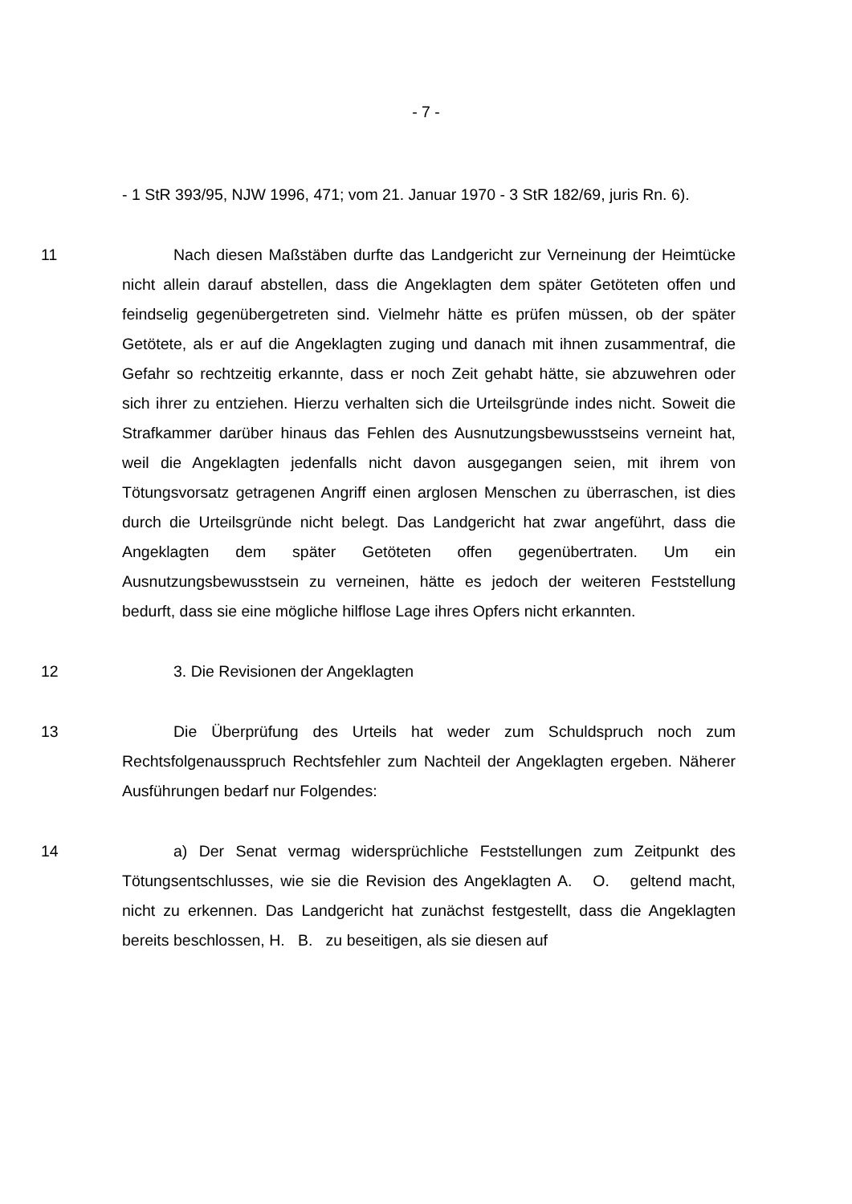- 7 -
- 1 StR 393/95, NJW 1996, 471; vom 21. Januar 1970 - 3 StR 182/69, juris Rn. 6).
11 Nach diesen Maßstäben durfte das Landgericht zur Verneinung der Heimtücke nicht allein darauf abstellen, dass die Angeklagten dem später Getöteten offen und feindselig gegenübergetreten sind. Vielmehr hätte es prüfen müssen, ob der später Getötete, als er auf die Angeklagten zuging und danach mit ihnen zusammentraf, die Gefahr so rechtzeitig erkannte, dass er noch Zeit gehabt hätte, sie abzuwehren oder sich ihrer zu entziehen. Hierzu verhalten sich die Urteilsgründe indes nicht. Soweit die Strafkammer darüber hinaus das Fehlen des Ausnutzungsbewusstseins verneint hat, weil die Angeklagten jedenfalls nicht davon ausgegangen seien, mit ihrem von Tötungsvorsatz getragenen Angriff einen arglosen Menschen zu überraschen, ist dies durch die Urteilsgründe nicht belegt. Das Landgericht hat zwar angeführt, dass die Angeklagten dem später Getöteten offen gegenübertraten. Um ein Ausnutzungsbewusstsein zu verneinen, hätte es jedoch der weiteren Feststellung bedurft, dass sie eine mögliche hilflose Lage ihres Opfers nicht erkannten.
12 3. Die Revisionen der Angeklagten
13 Die Überprüfung des Urteils hat weder zum Schuldspruch noch zum Rechtsfolgenausspruch Rechtsfehler zum Nachteil der Angeklagten ergeben. Näherer Ausführungen bedarf nur Folgendes:
14 a) Der Senat vermag widersprüchliche Feststellungen zum Zeitpunkt des Tötungsentschlusses, wie sie die Revision des Angeklagten A. O. geltend macht, nicht zu erkennen. Das Landgericht hat zunächst festgestellt, dass die Angeklagten bereits beschlossen, H. B. zu beseitigen, als sie diesen auf